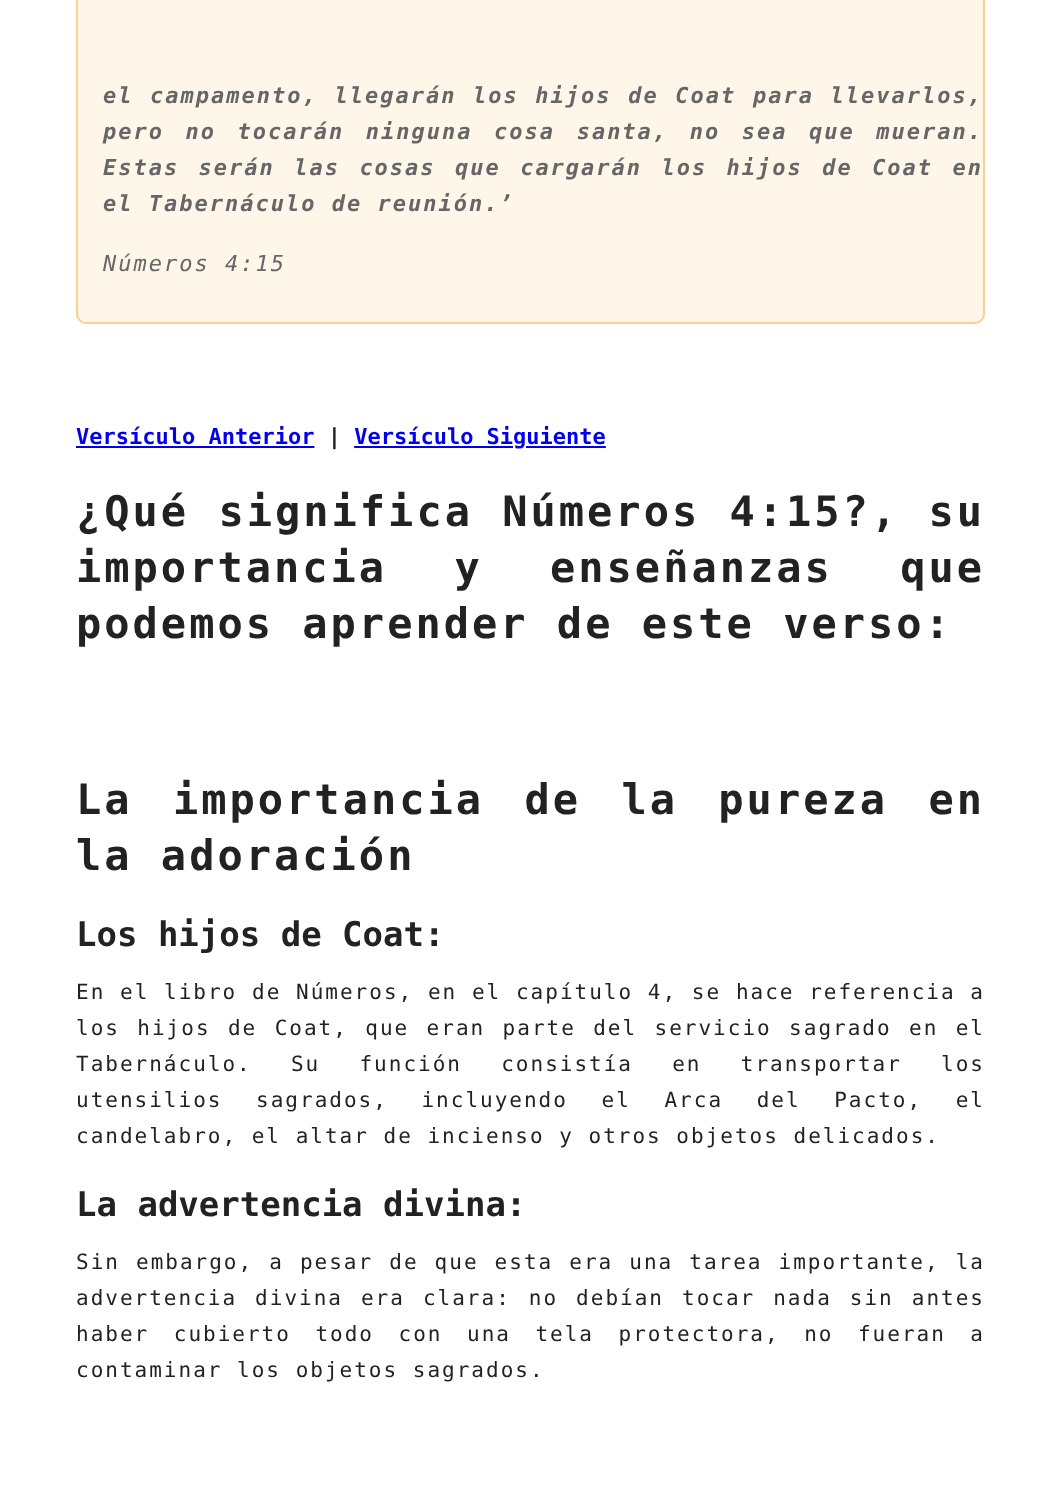el campamento, llegarán los hijos de Coat para llevarlos, pero no tocarán ninguna cosa santa, no sea que mueran. Estas serán las cosas que cargarán los hijos de Coat en el Tabernáculo de reunión.’
Números 4:15
Versículo Anterior | Versículo Siguiente
¿Qué significa Números 4:15?, su importancia y enseñanzas que podemos aprender de este verso:
La importancia de la pureza en la adoración
Los hijos de Coat:
En el libro de Números, en el capítulo 4, se hace referencia a los hijos de Coat, que eran parte del servicio sagrado en el Tabernáculo. Su función consistía en transportar los utensilios sagrados, incluyendo el Arca del Pacto, el candelabro, el altar de incienso y otros objetos delicados.
La advertencia divina:
Sin embargo, a pesar de que esta era una tarea importante, la advertencia divina era clara: no debían tocar nada sin antes haber cubierto todo con una tela protectora, no fueran a contaminar los objetos sagrados.